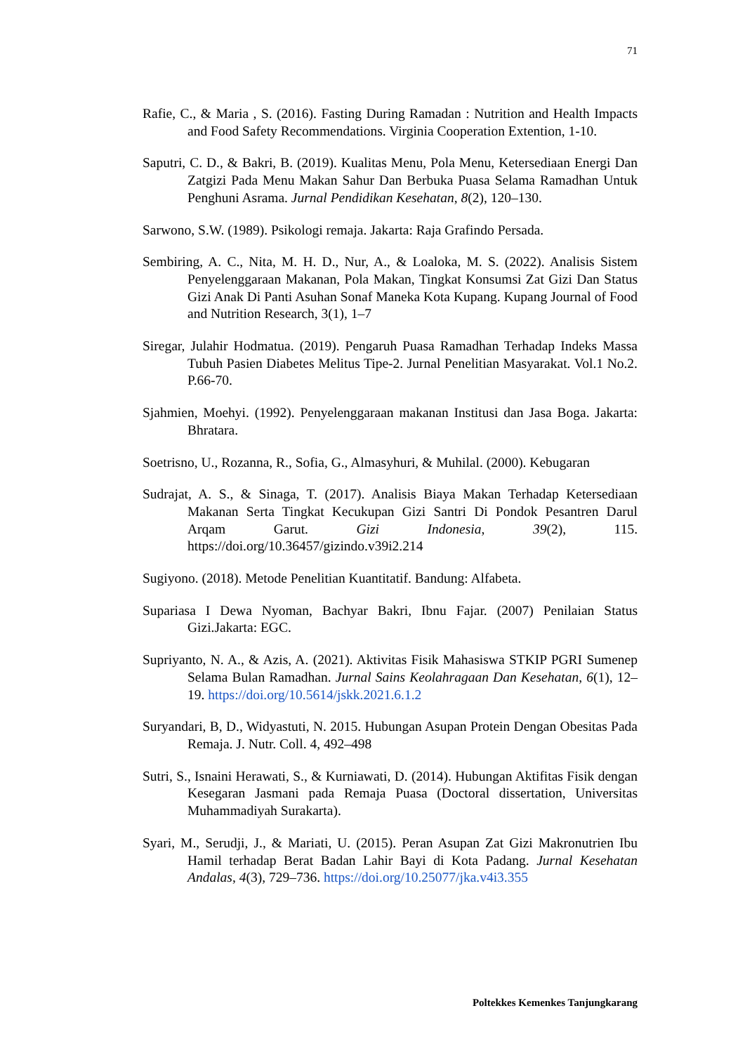71
Rafie, C., & Maria , S. (2016). Fasting During Ramadan : Nutrition and Health Impacts and Food Safety Recommendations. Virginia Cooperation Extention, 1-10.
Saputri, C. D., & Bakri, B. (2019). Kualitas Menu, Pola Menu, Ketersediaan Energi Dan Zatgizi Pada Menu Makan Sahur Dan Berbuka Puasa Selama Ramadhan Untuk Penghuni Asrama. Jurnal Pendidikan Kesehatan, 8(2), 120–130.
Sarwono, S.W. (1989). Psikologi remaja. Jakarta: Raja Grafindo Persada.
Sembiring, A. C., Nita, M. H. D., Nur, A., & Loaloka, M. S. (2022). Analisis Sistem Penyelenggaraan Makanan, Pola Makan, Tingkat Konsumsi Zat Gizi Dan Status Gizi Anak Di Panti Asuhan Sonaf Maneka Kota Kupang. Kupang Journal of Food and Nutrition Research, 3(1), 1–7
Siregar, Julahir Hodmatua. (2019). Pengaruh Puasa Ramadhan Terhadap Indeks Massa Tubuh Pasien Diabetes Melitus Tipe-2. Jurnal Penelitian Masyarakat. Vol.1 No.2. P.66-70.
Sjahmien, Moehyi. (1992). Penyelenggaraan makanan Institusi dan Jasa Boga. Jakarta: Bhratara.
Soetrisno, U., Rozanna, R., Sofia, G., Almasyhuri, & Muhilal. (2000). Kebugaran
Sudrajat, A. S., & Sinaga, T. (2017). Analisis Biaya Makan Terhadap Ketersediaan Makanan Serta Tingkat Kecukupan Gizi Santri Di Pondok Pesantren Darul Arqam Garut. Gizi Indonesia, 39(2), 115. https://doi.org/10.36457/gizindo.v39i2.214
Sugiyono. (2018). Metode Penelitian Kuantitatif. Bandung: Alfabeta.
Supariasa I Dewa Nyoman, Bachyar Bakri, Ibnu Fajar. (2007) Penilaian Status Gizi.Jakarta: EGC.
Supriyanto, N. A., & Azis, A. (2021). Aktivitas Fisik Mahasiswa STKIP PGRI Sumenep Selama Bulan Ramadhan. Jurnal Sains Keolahragaan Dan Kesehatan, 6(1), 12–19. https://doi.org/10.5614/jskk.2021.6.1.2
Suryandari, B, D., Widyastuti, N. 2015. Hubungan Asupan Protein Dengan Obesitas Pada Remaja. J. Nutr. Coll. 4, 492–498
Sutri, S., Isnaini Herawati, S., & Kurniawati, D. (2014). Hubungan Aktifitas Fisik dengan Kesegaran Jasmani pada Remaja Puasa (Doctoral dissertation, Universitas Muhammadiyah Surakarta).
Syari, M., Serudji, J., & Mariati, U. (2015). Peran Asupan Zat Gizi Makronutrien Ibu Hamil terhadap Berat Badan Lahir Bayi di Kota Padang. Jurnal Kesehatan Andalas, 4(3), 729–736. https://doi.org/10.25077/jka.v4i3.355
Poltekkes Kemenkes Tanjungkarang